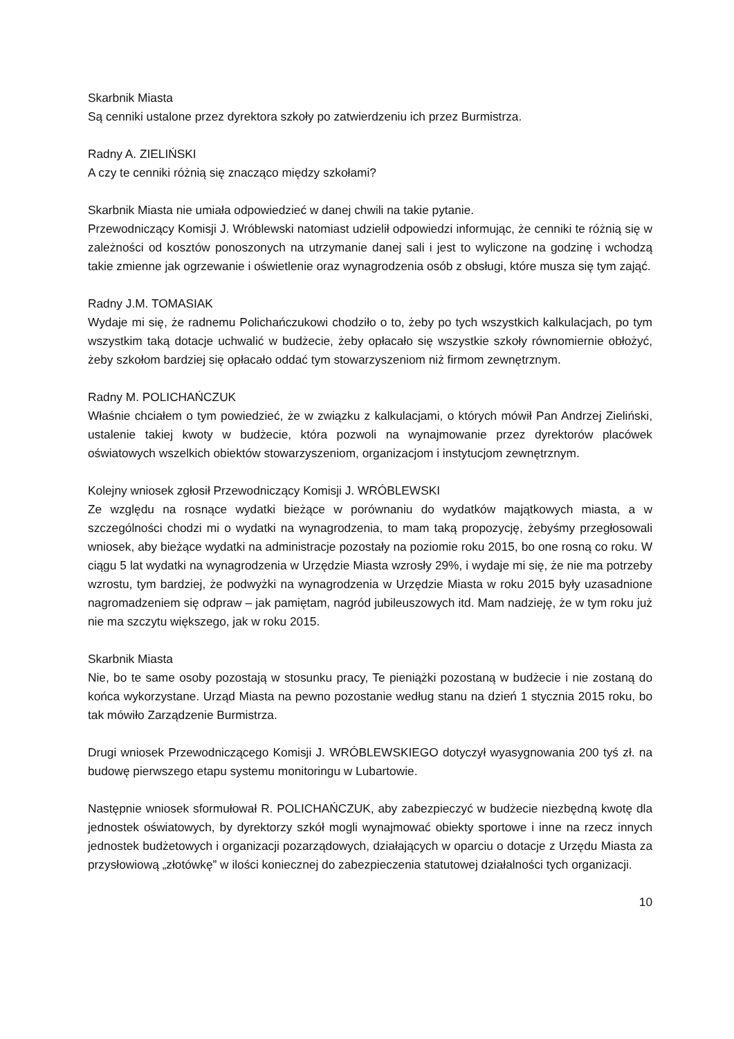Skarbnik Miasta
Są cenniki ustalone przez dyrektora szkoły po zatwierdzeniu ich przez Burmistrza.
Radny A. ZIELIŃSKI
A czy te cenniki różnią się znacząco między szkołami?
Skarbnik Miasta nie umiała odpowiedzieć w danej chwili na takie pytanie.
Przewodniczący Komisji J. Wróblewski natomiast udzielił odpowiedzi informując, że cenniki te różnią się w zależności od kosztów ponoszonych na utrzymanie danej sali i jest to wyliczone na godzinę i wchodzą takie zmienne jak ogrzewanie i oświetlenie oraz wynagrodzenia osób z obsługi, które musza się tym zająć.
Radny J.M. TOMASIAK
Wydaje mi się, że radnemu Polichańczukowi chodziło o to, żeby po tych wszystkich kalkulacjach, po tym wszystkim taką dotacje uchwalić w budżecie, żeby opłacało się wszystkie szkoły równomiernie obłożyć, żeby szkołom bardziej się opłacało oddać tym stowarzyszeniom niż firmom zewnętrznym.
Radny M. POLICHAŃCZUK
Właśnie chciałem o tym powiedzieć, że w związku z kalkulacjami, o których mówił Pan Andrzej Zieliński, ustalenie takiej kwoty w budżecie, która pozwoli na wynajmowanie przez dyrektorów placówek oświatowych wszelkich obiektów stowarzyszeniom, organizacjom i instytucjom zewnętrznym.
Kolejny wniosek zgłosił Przewodniczący Komisji J. WRÓBLEWSKI
Ze względu na rosnące wydatki bieżące w porównaniu do wydatków majątkowych miasta, a w szczególności chodzi mi o wydatki na wynagrodzenia, to mam taką propozycję, żebyśmy przegłosowali wniosek, aby bieżące wydatki na administracje pozostały na poziomie roku 2015, bo one rosną co roku. W ciągu 5 lat wydatki na wynagrodzenia w Urzędzie Miasta wzrosły 29%, i wydaje mi się, że nie ma potrzeby wzrostu, tym bardziej, że podwyżki na wynagrodzenia w Urzędzie Miasta w roku 2015 były uzasadnione nagromadzeniem się odpraw – jak pamiętam, nagród jubileuszowych itd. Mam nadzieję, że w tym roku już nie ma szczytu większego, jak w roku 2015.
Skarbnik Miasta
Nie, bo te same osoby pozostają w stosunku pracy, Te pieniążki pozostaną w budżecie i nie zostaną do końca wykorzystane. Urząd Miasta na pewno pozostanie według stanu na dzień 1 stycznia 2015 roku, bo tak mówiło Zarządzenie Burmistrza.
Drugi wniosek Przewodniczącego Komisji J. WRÓBLEWSKIEGO dotyczył wyasygnowania 200 tyś zł. na budowę pierwszego etapu systemu monitoringu w Lubartowie.
Następnie wniosek sformułował R. POLICHAŃCZUK, aby zabezpieczyć w budżecie niezbędną kwotę dla jednostek oświatowych, by dyrektorzy szkół mogli wynajmować obiekty sportowe i inne na rzecz innych jednostek budżetowych i organizacji pozarządowych, działających w oparciu o dotacje z Urzędu Miasta za przysłowiową „złotówkę” w ilości koniecznej do zabezpieczenia statutowej działalności tych organizacji.
10